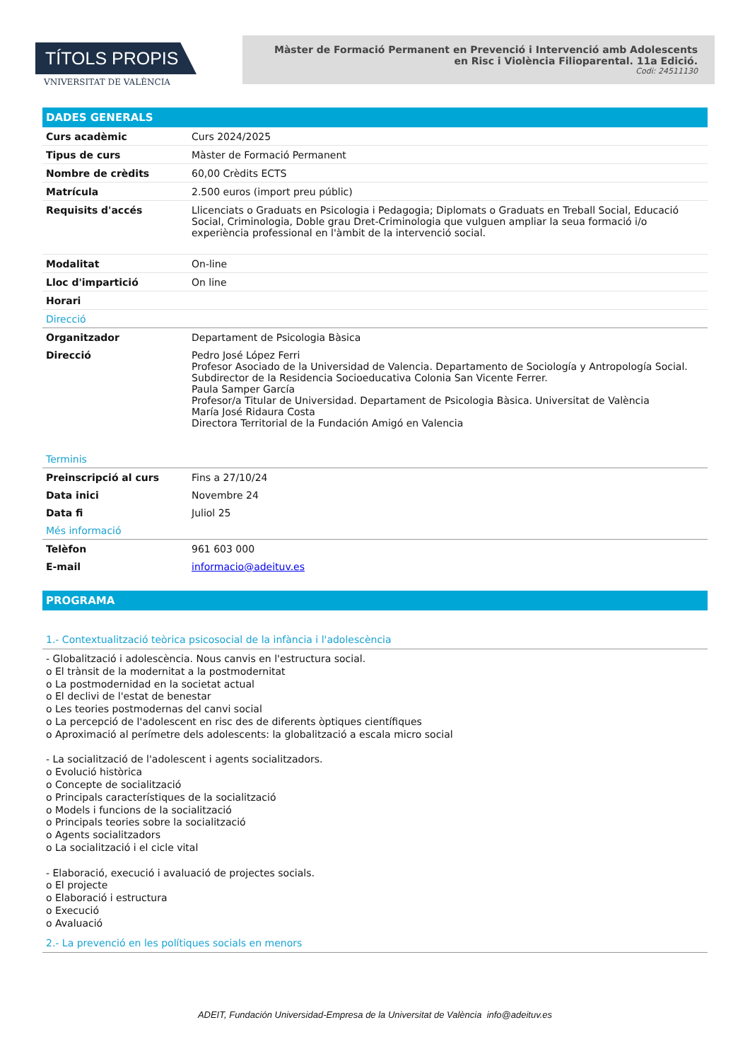TÍTOLS PROPIS
VNIVERSITAT DE VALÈNCIA
Màster de Formació Permanent en Prevenció i Intervenció amb Adolescents en Risc i Violència Filioparental. 11a Edició.
Codi: 24511130
DADES GENERALS
| Curs acadèmic | Curs 2024/2025 |
| Tipus de curs | Màster de Formació Permanent |
| Nombre de crèdits | 60,00 Crèdits ECTS |
| Matrícula | 2.500 euros (import preu públic) |
| Requisits d'accés | Llicenciats o Graduats en Psicologia i Pedagogia; Diplomats o Graduats en Treball Social, Educació Social, Criminologia, Doble grau Dret-Criminologia que vulguen ampliar la seua formació i/o experiència professional en l'àmbit de la intervenció social. |
| Modalitat | On-line |
| Lloc d'impartició | On line |
| Horari | |
| Direcció | |
| Organitzador | Departament de Psicologia Bàsica |
| Direcció | Pedro José López Ferri Profesor Asociado de la Universidad de Valencia. Departamento de Sociología y Antropología Social. Subdirector de la Residencia Socioeducativa Colonia San Vicente Ferrer. Paula Samper García Profesor/a Titular de Universidad. Departament de Psicologia Bàsica. Universitat de València María José Ridaura Costa Directora Territorial de la Fundación Amigó en Valencia |
| Terminis | |
| Preinscripció al curs | Fins a 27/10/24 |
| Data inici | Novembre 24 |
| Data fi | Juliol 25 |
| Més informació | |
| Telèfon | 961 603 000 |
| E-mail | informacio@adeituv.es |
PROGRAMA
1.- Contextualització teòrica psicosocial de la infància i l'adolescència
- Globalització i adolescència. Nous canvis en l'estructura social.
o El trànsit de la modernitat a la postmodernitat
o La postmodernidad en la societat actual
o El declivi de l'estat de benestar
o Les teories postmodernas del canvi social
o La percepció de l'adolescent en risc des de diferents òptiques científiques
o Aproximació al perímetre dels adolescents: la globalització a escala micro social
- La socialització de l'adolescent i agents socialitzadors.
o Evolució històrica
o Concepte de socialització
o Principals característiques de la socialització
o Models i funcions de la socialització
o Principals teories sobre la socialització
o Agents socialitzadors
o La socialització i el cicle vital
- Elaboració, execució i avaluació de projectes socials.
o El projecte
o Elaboració i estructura
o Execució
o Avaluació
2.- La prevenció en les polítiques socials en menors
ADEIT, Fundación Universidad-Empresa de la Universitat de València info@adeituv.es